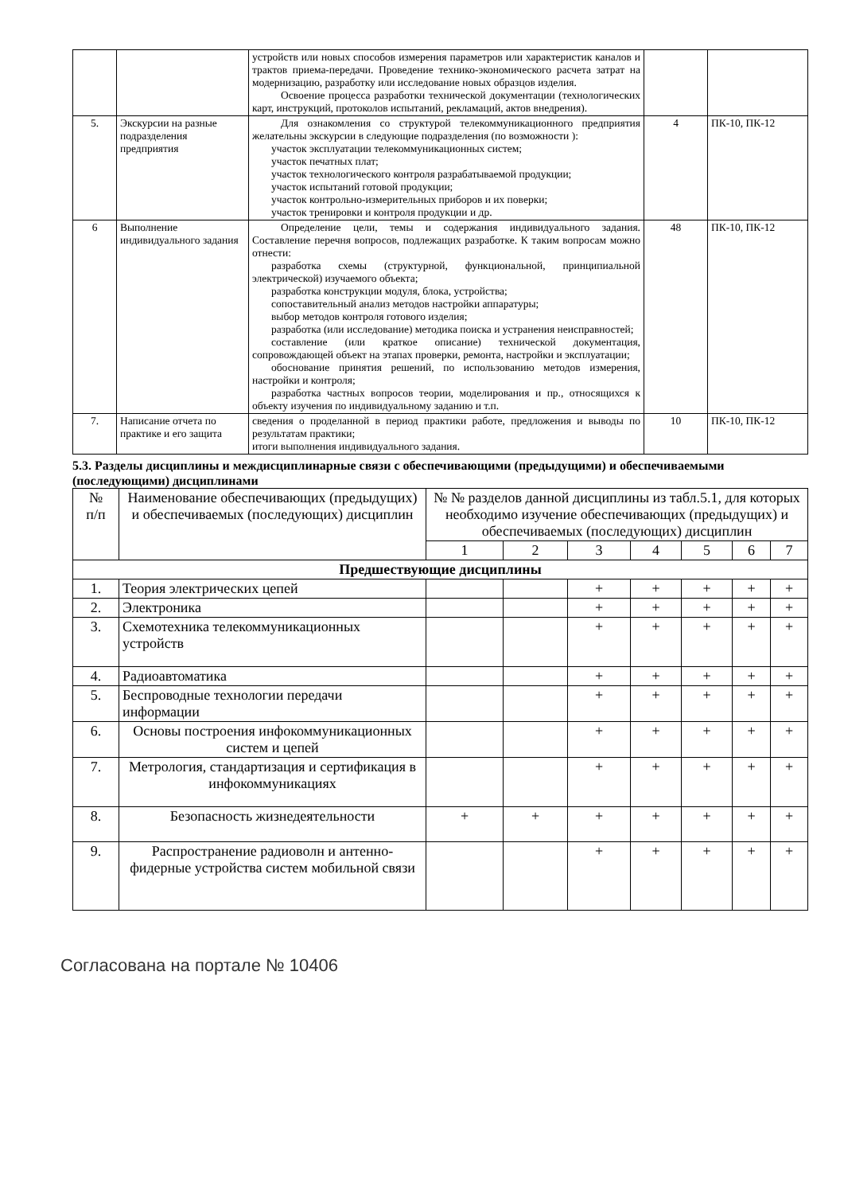| | | устройств или новых способов измерения параметров или характеристик каналов и трактов приема-передачи. Проведение технико-экономического расчета затрат на модернизацию, разработку или исследование новых образцов изделия. Освоение процесса разработки технической документации (технологических карт, инструкций, протоколов испытаний, рекламаций, актов внедрения). | | |
| 5. | Экскурсии на разные подразделения предприятия | Для ознакомления со структурой телекоммуникационного предприятия желательны экскурсии в следующие подразделения (по возможности ): участок эксплуатации телекоммуникационных систем; участок печатных плат; участок технологического контроля разрабатываемой продукции; участок испытаний готовой продукции; участок контрольно-измерительных приборов и их поверки; участок тренировки и контроля продукции и др. | 4 | ПК-10, ПК-12 |
| 6 | Выполнение индивидуального задания | Определение цели, темы и содержания индивидуального задания. Составление перечня вопросов, подлежащих разработке. К таким вопросам можно отнести: разработка схемы (структурной, функциональной, принципиальной электрической) изучаемого объекта; разработка конструкции модуля, блока, устройства; сопоставительный анализ методов настройки аппаратуры; выбор методов контроля готового изделия; разработка (или исследование) методика поиска и устранения неисправностей; составление (или краткое описание) технической документация, сопровождающей объект на этапах проверки, ремонта, настройки и эксплуатации; обоснование принятия решений, по использованию методов измерения, настройки и контроля; разработка частных вопросов теории, моделирования и пр., относящихся к объекту изучения по индивидуальному заданию и т.п. | 48 | ПК-10, ПК-12 |
| 7. | Написание отчета по практике и его защита | сведения о проделанной в период практики работе, предложения и выводы по результатам практики; итоги выполнения индивидуального задания. | 10 | ПК-10, ПК-12 |
5.3. Разделы дисциплины и междисциплинарные связи с обеспечивающими (предыдущими) и обеспечиваемыми (последующими) дисциплинами
| № п/п | Наименование обеспечивающих (предыдущих) и обеспечиваемых (последующих) дисциплин | № № разделов данной дисциплины из табл.5.1, для которых необходимо изучение обеспечивающих (предыдущих) и обеспечиваемых (последующих) дисциплин | | | | | | |
| | | 1 | 2 | 3 | 4 | 5 | 6 | 7 |
| Предшествующие дисциплины | | | | | | | | |
| 1. | Теория электрических цепей | | | + | + | + | + | + |
| 2. | Электроника | | | + | + | + | + | + |
| 3. | Схемотехника телекоммуникационных устройств | | | + | + | + | + | + |
| 4. | Радиоавтоматика | | | + | + | + | + | + |
| 5. | Беспроводные технологии передачи информации | | | + | + | + | + | + |
| 6. | Основы построения инфокоммуникационных систем и цепей | | | + | + | + | + | + |
| 7. | Метрология, стандартизация и сертификация в инфокоммуникациях | | | + | + | + | + | + |
| 8. | Безопасность жизнедеятельности | + | + | + | + | + | + | + |
| 9. | Распространение радиоволн и антенно-фидерные устройства систем мобильной связи | | | + | + | + | + | + |
Согласована на портале № 10406